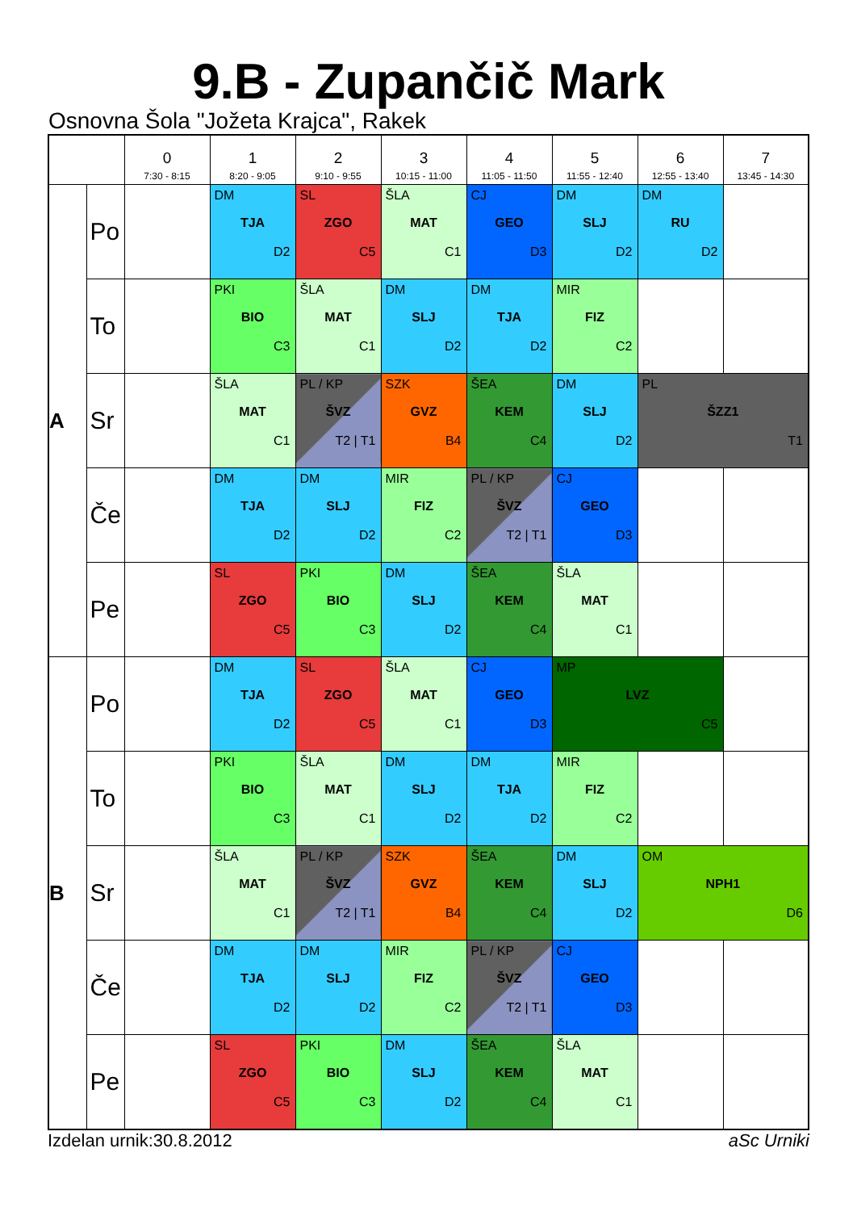9.B - Zupančič Mark
Osnovna Šola "Jožeta Krajca", Rakek
| | | 0 7:30 - 8:15 | 1 8:20 - 9:05 | 2 9:10 - 9:55 | 3 10:15 - 11:00 | 4 11:05 - 11:50 | 5 11:55 - 12:40 | 6 12:55 - 13:40 | 7 13:45 - 14:30 |
| --- | --- | --- | --- | --- | --- | --- | --- | --- | --- |
| A | Po | | DM TJA D2 | SL ZGO C5 | ŠLA MAT C1 | CJ GEO D3 | DM SLJ D2 | DM RU D2 | |
| | To | | PKI BIO C3 | ŠLA MAT C1 | DM SLJ D2 | DM TJA D2 | MIR FIZ C2 | | |
| | Sr | | ŠLA MAT C1 | PL / KP ŠVZ T2 / T1 | SZK GVZ B4 | ŠEA KEM C4 | DM SLJ D2 | PL ŠZZ1 T1 | |
| | Če | | DM TJA D2 | DM SLJ D2 | MIR FIZ C2 | PL / KP ŠVZ T2 / T1 | CJ GEO D3 | | |
| | Pe | | SL ZGO C5 | PKI BIO C3 | DM SLJ D2 | ŠEA KEM C4 | ŠLA MAT C1 | | |
| B | Po | | DM TJA D2 | SL ZGO C5 | ŠLA MAT C1 | CJ GEO D3 | MP LVZ C5 | | |
| | To | | PKI BIO C3 | ŠLA MAT C1 | DM SLJ D2 | DM TJA D2 | MIR FIZ C2 | | |
| | Sr | | ŠLA MAT C1 | PL / KP ŠVZ T2 / T1 | SZK GVZ B4 | ŠEA KEM C4 | DM SLJ D2 | OM NPH1 D6 | |
| | Če | | DM TJA D2 | DM SLJ D2 | MIR FIZ C2 | PL / KP ŠVZ T2 / T1 | CJ GEO D3 | | |
| | Pe | | SL ZGO C5 | PKI BIO C3 | DM SLJ D2 | ŠEA KEM C4 | ŠLA MAT C1 | | |
Izdelan urnik:30.8.2012 aSc Urniki